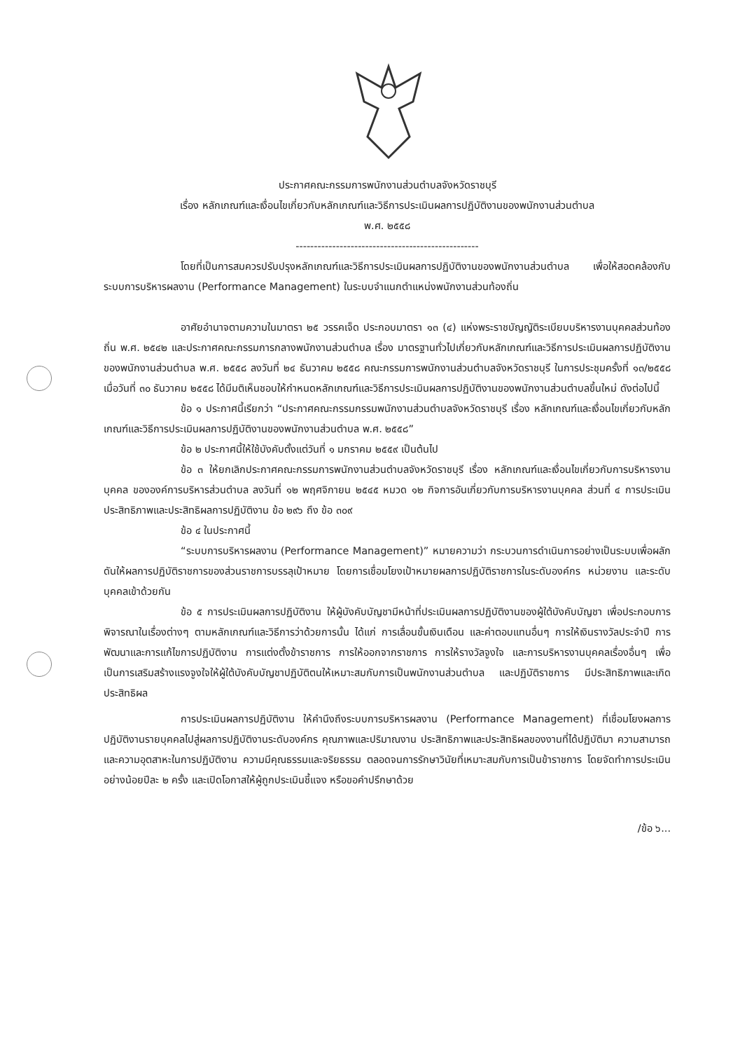ประกาศคณะกรรมการพนักงานส่วนตำบลจังหวัดราชบุรี
เรื่อง หลักเกณฑ์และเงื่อนไขเกี่ยวกับหลักเกณฑ์และวิธีการประเมินผลการปฏิบัติงานของพนักงานส่วนตำบล
พ.ศ. ๒๕๕๘
--------------------------------------------------
โดยที่เป็นการสมควรปรับปรุงหลักเกณฑ์และวิธีการประเมินผลการปฏิบัติงานของพนักงานส่วนตำบล เพื่อให้สอดคล้องกับระบบการบริหารผลงาน (Performance Management) ในระบบจำแนกตำแหน่งพนักงานส่วนท้องถิ่น
อาศัยอำนาจตามความในมาตรา ๒๕ วรรคเจ็ด ประกอบมาตรา ๑๓ (๔) แห่งพระราชบัญญัติระเบียบบริหารงานบุคคลส่วนท้องถิ่น พ.ศ. ๒๕๔๒ และประกาศคณะกรรมการกลางพนักงานส่วนตำบล เรื่อง มาตรฐานทั่วไปเกี่ยวกับหลักเกณฑ์และวิธีการประเมินผลการปฏิบัติงานของพนักงานส่วนตำบล พ.ศ. ๒๕๕๘ ลงวันที่ ๒๔ ธันวาคม ๒๕๕๘ คณะกรรมการพนักงานส่วนตำบลจังหวัดราชบุรี ในการประชุมครั้งที่ ๑๓/๒๕๕๘ เมื่อวันที่ ๓๐ ธันวาคม ๒๕๕๘ ได้มีมติเห็นชอบให้กำหนดหลักเกณฑ์และวิธีการประเมินผลการปฏิบัติงานของพนักงานส่วนตำบลขึ้นใหม่ ดังต่อไปนี้
ข้อ ๑ ประกาศนี้เรียกว่า “ประกาศคณะกรรมกรรมพนักงานส่วนตำบลจังหวัดราชบุรี เรื่อง หลักเกณฑ์และเงื่อนไขเกี่ยวกับหลักเกณฑ์และวิธีการประเมินผลการปฏิบัติงานของพนักงานส่วนตำบล พ.ศ. ๒๕๕๘”
ข้อ ๒ ประกาศนี้ให้ใช้บังคับตั้งแต่วันที่ ๑ มกราคม ๒๕๕๙ เป็นต้นไป
ข้อ ๓ ให้ยกเลิกประกาศคณะกรรมการพนักงานส่วนตำบลจังหวัดราชบุรี เรื่อง หลักเกณฑ์และเงื่อนไขเกี่ยวกับการบริหารงานบุคคล ขององค์การบริหารส่วนตำบล ลงวันที่ ๑๒ พฤศจิกายน ๒๕๔๕ หมวด ๑๒ กิจการอันเกี่ยวกับการบริหารงานบุคคล ส่วนที่ ๔ การประเมินประสิทธิภาพและประสิทธิผลการปฏิบัติงาน ข้อ ๒๙๖ ถึง ข้อ ๓๐๙
ข้อ ๔ ในประกาศนี้
“ระบบการบริหารผลงาน (Performance Management)” หมายความว่า กระบวนการดำเนินการอย่างเป็นระบบเพื่อผลักดันให้ผลการปฏิบัติราชการของส่วนราชการบรรลุเป้าหมาย โดยการเชื่อมโยงเป้าหมายผลการปฏิบัติราชการในระดับองค์กร หน่วยงาน และระดับบุคคลเข้าด้วยกัน
ข้อ ๕ การประเมินผลการปฏิบัติงาน ให้ผู้บังคับบัญชามีหน้าที่ประเมินผลการปฏิบัติงานของผู้ใต้บังคับบัญชา เพื่อประกอบการพิจารณาในเรื่องต่างๆ ตามหลักเกณฑ์และวิธีการว่าด้วยการนั้น ได้แก่ การเลื่อนขั้นเงินเดือน และค่าตอบแทนอื่นๆ การให้เงินรางวัลประจำปี การพัฒนาและการแก้ไขการปฏิบัติงาน การแต่งตั้งข้าราชการ การให้ออกจากราชการ การให้รางวัลจูงใจ และการบริหารงานบุคคลเรื่องอื่นๆ เพื่อเป็นการเสริมสร้างแรงจูงใจให้ผู้ใต้บังคับบัญชาปฏิบัติตนให้เหมาะสมกับการเป็นพนักงานส่วนตำบล และปฏิบัติราชการ มีประสิทธิภาพและเกิดประสิทธิผล
การประเมินผลการปฏิบัติงาน ให้คำนึงถึงระบบการบริหารผลงาน (Performance Management) ที่เชื่อมโยงผลการปฏิบัติงานรายบุคคลไปสู่ผลการปฏิบัติงานระดับองค์กร คุณภาพและปริมาณงาน ประสิทธิภาพและประสิทธิผลของงานที่ได้ปฏิบัติมา ความสามารถและความอุตสาหะในการปฏิบัติงาน ความมีคุณธรรมและจริยธรรม ตลอดจนการรักษาวินัยที่เหมาะสมกับการเป็นข้าราชการ โดยจัดทำการประเมินอย่างน้อยปีละ ๒ ครั้ง และเปิดโอกาสให้ผู้ถูกประเมินชี้แจง หรือขอคำปรึกษาด้วย
/ข้อ ๖...